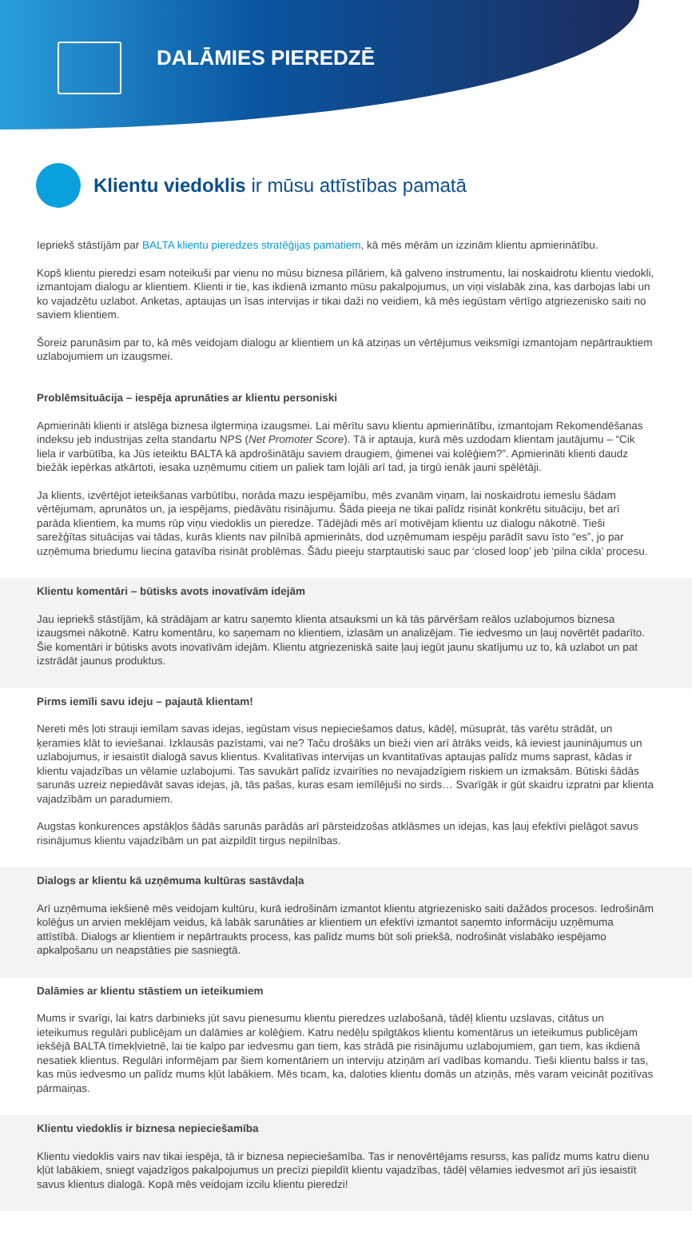DALĀMIES PIEREDZĒ
Klientu viedoklis ir mūsu attīstības pamatā
Iepriekš stāstījām par BALTA klientu pieredzes stratēģijas pamatiem, kā mēs mērām un izzinām klientu apmierinātību.
Kopš klientu pieredzi esam noteikuši par vienu no mūsu biznesa pīlāriem, kā galveno instrumentu, lai noskaidrotu klientu viedokli, izmantojam dialogu ar klientiem. Klienti ir tie, kas ikdienā izmanto mūsu pakalpojumus, un viņi vislabāk zina, kas darbojas labi un ko vajadzētu uzlabot. Anketas, aptaujas un īsas intervijas ir tikai daži no veidiem, kā mēs iegūstam vērtīgo atgriezenisko saiti no saviem klientiem.
Šoreiz parunāsim par to, kā mēs veidojam dialogu ar klientiem un kā atziņas un vērtējumus veiksmīgi izmantojam nepārtrauktiem uzlabojumiem un izaugsmei.
Problēmsituācija – iespēja aprunāties ar klientu personiski
Apmierināti klienti ir atslēga biznesa ilgtermiņa izaugsmei. Lai mērītu savu klientu apmierinātību, izmantojam Rekomendēšanas indeksu jeb industrijas zelta standartu NPS (Net Promoter Score). Tā ir aptauja, kurā mēs uzdodam klientam jautājumu – “Cik liela ir varbūtība, ka Jūs ieteiktu BALTA kā apdrošinātāju saviem draugiem, ģimenei vai kolēģiem?”. Apmierināti klienti daudz biežāk iepērkas atkārtoti, iesaka uzņēmumu citiem un paliek tam lojāli arī tad, ja tirgū ienāk jauni spēlētāji.
Ja klients, izvērtējot ieteikšanas varbūtību, norāda mazu iespējamību, mēs zvanām viņam, lai noskaidrotu iemeslu šādam vērtējumam, aprunātos un, ja iespējams, piedāvātu risinājumu. Šāda pieeja ne tikai palīdz risināt konkrētu situāciju, bet arī parāda klientiem, ka mums rūp viņu viedoklis un pieredze. Tādējādi mēs arī motivējam klientu uz dialogu nākotnē. Tieši sarežģītas situācijas vai tādas, kurās klients nav pilnībā apmierināts, dod uzņēmumam iespēju parādīt savu īsto “es”, jo par uzņēmuma briedumu liecina gatavība risināt problēmas. Šādu pieeju starptautiski sauc par ‘closed loop’ jeb ‘pilna cikla’ procesu.
Klientu komentāri – būtisks avots inovatīvām idejām
Jau iepriekš stāstījām, kā strādājam ar katru saņemto klienta atsauksmi un kā tās pārvēršam reālos uzlabojumos biznesa izaugsmei nākotnē. Katru komentāru, ko saņemam no klientiem, izlasām un analizējam. Tie iedvesmo un ļauj novērtēt padarīto. Šie komentāri ir būtisks avots inovatīvām idejām. Klientu atgriezeniskā saite ļauj iegūt jaunu skatījumu uz to, kā uzlabot un pat izstrādāt jaunus produktus.
Pirms iemīli savu ideju – pajautā klientam!
Nereti mēs ļoti strauji iemīlam savas idejas, iegūstam visus nepieciešamos datus, kādēļ, mūsuprāt, tās varētu strādāt, un ķeramies klāt to ieviešanai. Izklausās pazīstami, vai ne? Taču drošāks un bieži vien arī ātrāks veids, kā ieviest jauninājumus un uzlabojumus, ir iesaistīt dialogā savus klientus. Kvalitatīvas intervijas un kvantitatīvas aptaujas palīdz mums saprast, kādas ir klientu vajadzības un vēlamie uzlabojumi. Tas savukārt palīdz izvairīties no nevajadzīgiem riskiem un izmaksām. Būtiski šādās sarunās uzreiz nepiedāvāt savas idejas, jā, tās pašas, kuras esam iemīlējuši no sirds… Svarīgāk ir gūt skaidru izpratni par klienta vajadzībām un paradumiem.
Augstas konkurences apstākļos šādās sarunās parādās arī pārsteidzošas atklāsmes un idejas, kas ļauj efektīvi pielāgot savus risinājumus klientu vajadzībām un pat aizpildīt tirgus nepilnības.
Dialogs ar klientu kā uzņēmuma kultūras sastāvdaļa
Arī uzņēmuma iekšienē mēs veidojam kultūru, kurā iedrošinām izmantot klientu atgriezenisko saiti dažādos procesos. Iedrošinām kolēģus un arvien meklējam veidus, kā labāk sarunāties ar klientiem un efektīvi izmantot saņemto informāciju uzņēmuma attīstībā. Dialogs ar klientiem ir nepārtraukts process, kas palīdz mums būt soli priekšā, nodrošināt vislabāko iespējamo apkalpošanu un neapstāties pie sasniegtā.
Dalāmies ar klientu stāstiem un ieteikumiem
Mums ir svarīgi, lai katrs darbinieks jūt savu pienesumu klientu pieredzes uzlabošanā, tādēļ klientu uzslavas, citātus un ieteikumus regulāri publicējam un dalāmies ar kolēģiem. Katru nedēļu spilgtākos klientu komentārus un ieteikumus publicējam iekšējā BALTA tīmekļvietnē, lai tie kalpo par iedvesmu gan tiem, kas strādā pie risinājumu uzlabojumiem, gan tiem, kas ikdienā nesatiek klientus. Regulāri informējam par šiem komentāriem un interviju atziņām arī vadības komandu. Tieši klientu balss ir tas, kas mūs iedvesmo un palīdz mums kļūt labākiem. Mēs ticam, ka, daloties klientu domās un atziņās, mēs varam veicināt pozitīvas pārmaiņas.
Klientu viedoklis ir biznesa nepieciešamība
Klientu viedoklis vairs nav tikai iespēja, tā ir biznesa nepieciešamība. Tas ir nenovērtējams resurss, kas palīdz mums katru dienu kļūt labākiem, sniegt vajadzīgos pakalpojumus un precīzi piepildīt klientu vajadzības, tādēļ vēlamies iedvesmot arī jūs iesaistīt savus klientus dialogā. Kopā mēs veidojam izcilu klientu pieredzi!